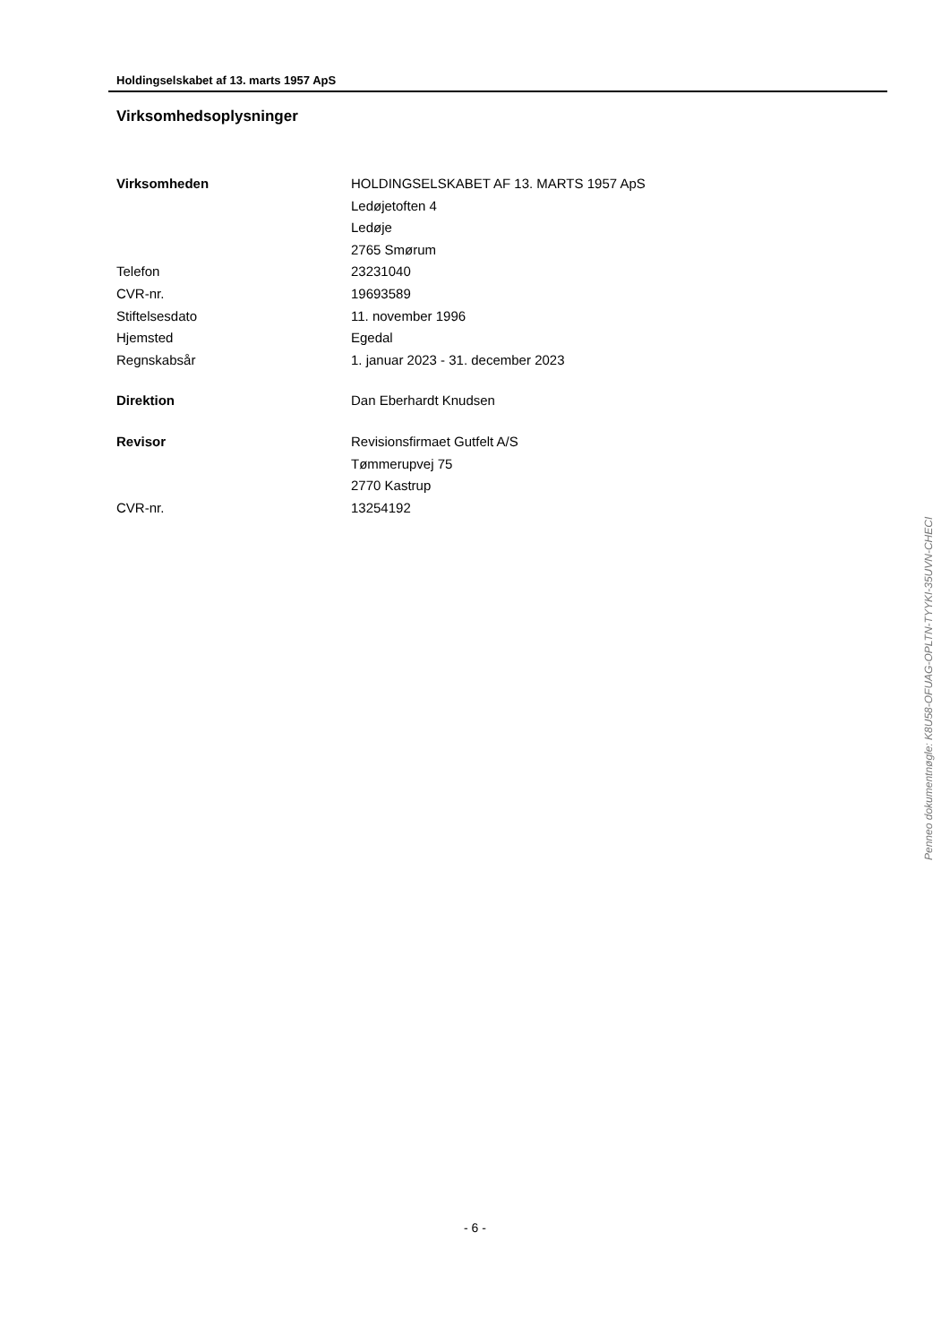Holdingselskabet af 13. marts 1957 ApS
Virksomhedsoplysninger
| Virksomheden | HOLDINGSELSKABET AF 13. MARTS 1957 ApS |
| | Ledøjetoften 4 |
| | Ledøje |
| | 2765 Smørum |
| Telefon | 23231040 |
| CVR-nr. | 19693589 |
| Stiftelsesdato | 11. november 1996 |
| Hjemsted | Egedal |
| Regnskabsår | 1. januar 2023 - 31. december 2023 |
| Direktion | Dan Eberhardt Knudsen |
| Revisor | Revisionsfirmaet Gutfelt A/S |
| | Tømmerupvej 75 |
| | 2770 Kastrup |
| CVR-nr. | 13254192 |
Penneo dokumentnøgle: K8U58-OFUAG-OPLTN-TYYKI-35UVN-CHECI
- 6 -